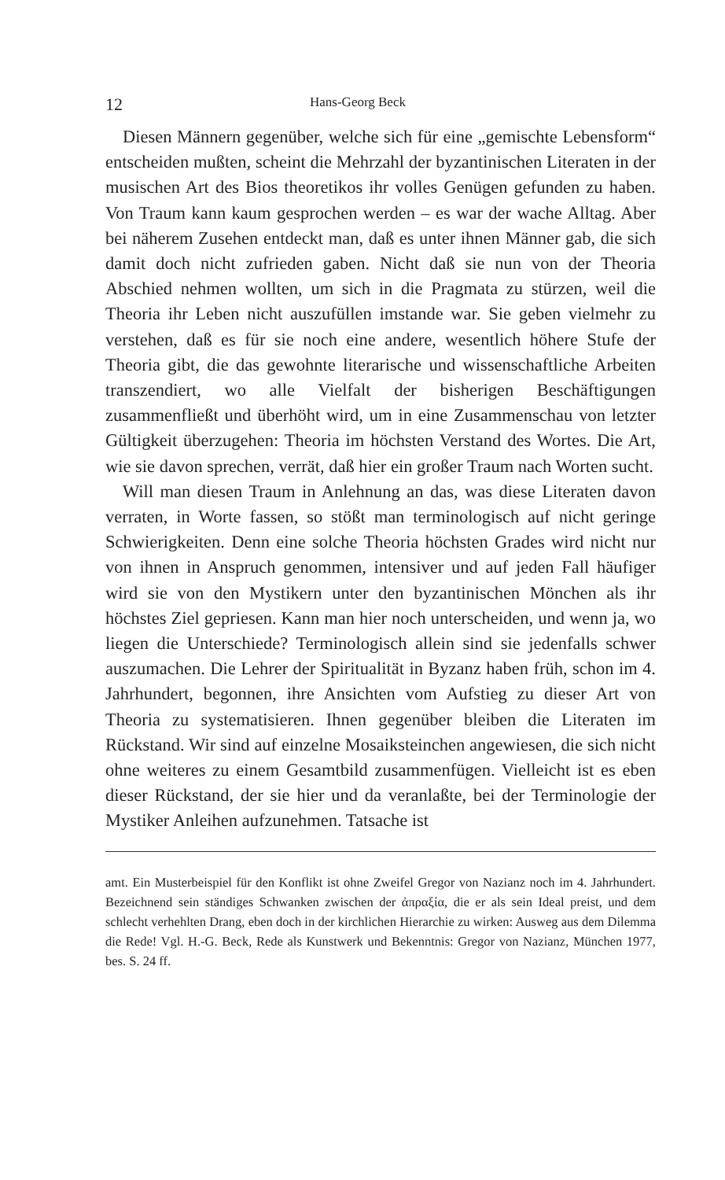12 Hans-Georg Beck
Diesen Männern gegenüber, welche sich für eine „gemischte Lebensform“ entscheiden mußten, scheint die Mehrzahl der byzantinischen Literaten in der musischen Art des Bios theoretikos ihr volles Genügen gefunden zu haben. Von Traum kann kaum gesprochen werden – es war der wache Alltag. Aber bei näherem Zusehen entdeckt man, daß es unter ihnen Männer gab, die sich damit doch nicht zufrieden gaben. Nicht daß sie nun von der Theoria Abschied nehmen wollten, um sich in die Pragmata zu stürzen, weil die Theoria ihr Leben nicht auszufüllen imstande war. Sie geben vielmehr zu verstehen, daß es für sie noch eine andere, wesentlich höhere Stufe der Theoria gibt, die das gewohnte literarische und wissenschaftliche Arbeiten transzendiert, wo alle Vielfalt der bisherigen Beschäftigungen zusammenfließt und überhöht wird, um in eine Zusammenschau von letzter Gültigkeit überzugehen: Theoria im höchsten Verstand des Wortes. Die Art, wie sie davon sprechen, verrät, daß hier ein großer Traum nach Worten sucht.
Will man diesen Traum in Anlehnung an das, was diese Literaten davon verraten, in Worte fassen, so stößt man terminologisch auf nicht geringe Schwierigkeiten. Denn eine solche Theoria höchsten Grades wird nicht nur von ihnen in Anspruch genommen, intensiver und auf jeden Fall häufiger wird sie von den Mystikern unter den byzantinischen Mönchen als ihr höchstes Ziel gepriesen. Kann man hier noch unterscheiden, und wenn ja, wo liegen die Unterschiede? Terminologisch allein sind sie jedenfalls schwer auszumachen. Die Lehrer der Spiritualität in Byzanz haben früh, schon im 4. Jahrhundert, begonnen, ihre Ansichten vom Aufstieg zu dieser Art von Theoria zu systematisieren. Ihnen gegenüber bleiben die Literaten im Rückstand. Wir sind auf einzelne Mosaiksteinchen angewiesen, die sich nicht ohne weiteres zu einem Gesamtbild zusammenfügen. Vielleicht ist es eben dieser Rückstand, der sie hier und da veranlaßte, bei der Terminologie der Mystiker Anleihen aufzunehmen. Tatsache ist
amt. Ein Musterbeispiel für den Konflikt ist ohne Zweifel Gregor von Nazianz noch im 4. Jahrhundert. Bezeichnend sein ständiges Schwanken zwischen der ἀπραξία, die er als sein Ideal preist, und dem schlecht verhehlten Drang, eben doch in der kirchlichen Hierarchie zu wirken: Ausweg aus dem Dilemma die Rede! Vgl. H.-G. Beck, Rede als Kunstwerk und Bekenntnis: Gregor von Nazianz, München 1977, bes. S. 24 ff.